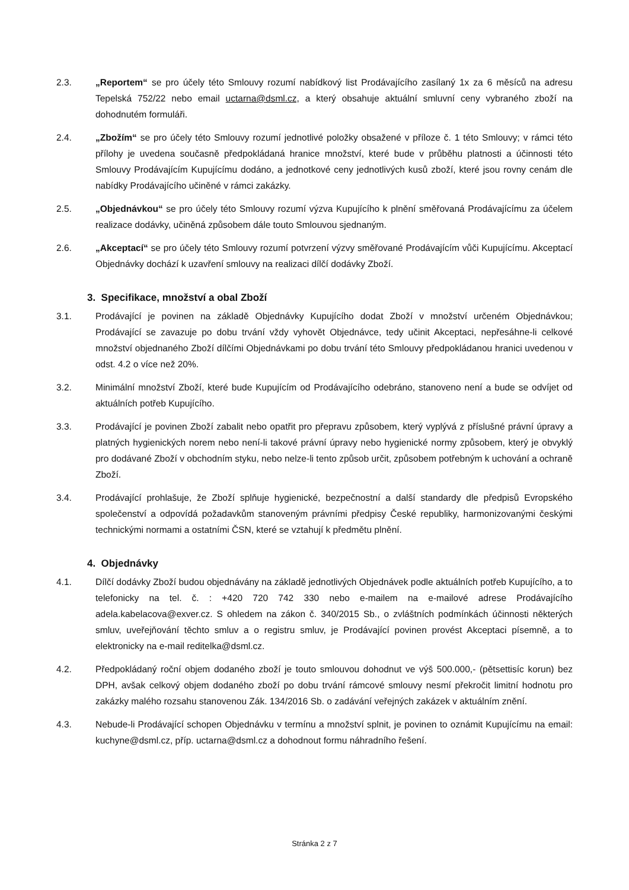2.3. „Reportem“ se pro účely této Smlouvy rozumí nabídkový list Prodávajícího zasílaný 1x za 6 měsíců na adresu Tepelská 752/22 nebo email uctarna@dsml.cz, a který obsahuje aktuální smluvní ceny vybraného zboží na dohodnutém formuláři.
2.4. „Zbožím“ se pro účely této Smlouvy rozumí jednotlivé položky obsažené v příloze č. 1 této Smlouvy; v rámci této přílohy je uvedena současně předpokládaná hranice množství, které bude v průběhu platnosti a účinnosti této Smlouvy Prodávajícím Kupujícímu dodáno, a jednotkové ceny jednotlivých kusů zboží, které jsou rovny cenám dle nabídky Prodávajícího učiněné v rámci zakázky.
2.5. „Objednávkou“ se pro účely této Smlouvy rozumí výzva Kupujícího k plnění směřovaná Prodávajícímu za účelem realizace dodávky, učiněná způsobem dále touto Smlouvou sjednaným.
2.6. „Akceptací“ se pro účely této Smlouvy rozumí potvrzení výzvy směřované Prodávajícím vůči Kupujícímu. Akceptací Objednávky dochází k uzavření smlouvy na realizaci dílčí dodávky Zboží.
3. Specifikace, množství a obal Zboží
3.1. Prodávající je povinen na základě Objednávky Kupujícího dodat Zboží v množství určeném Objednávkou; Prodávající se zavazuje po dobu trvání vždy vyhovět Objednávce, tedy učinit Akceptaci, nepřesáhne-li celkové množství objednaného Zboží dílčími Objednávkami po dobu trvání této Smlouvy předpokládanou hranici uvedenou v odst. 4.2 o více než 20%.
3.2. Minimální množství Zboží, které bude Kupujícím od Prodávajícího odebráno, stanoveno není a bude se odvíjet od aktuálních potřeb Kupujícího.
3.3. Prodávající je povinen Zboží zabalit nebo opatřit pro přepravu způsobem, který vyplývá z příslušné právní úpravy a platných hygienických norem nebo není-li takové právní úpravy nebo hygienické normy způsobem, který je obvyklý pro dodávané Zboží v obchodním styku, nebo nelze-li tento způsob určit, způsobem potřebným k uchování a ochraně Zboží.
3.4. Prodávající prohlašuje, že Zboží splňuje hygienické, bezpečnostní a další standardy dle předpisů Evropského společenství a odpovídá požadavkům stanoveným právními předpisy České republiky, harmonizovanými českými technickými normami a ostatními ČSN, které se vztahují k předmětu plnění.
4. Objednávky
4.1. Dílčí dodávky Zboží budou objednávány na základě jednotlivých Objednávek podle aktuálních potřeb Kupujícího, a to telefonicky na tel. č. : +420 720 742 330 nebo e-mailem na e-mailové adrese Prodávajícího adela.kabelacova@exver.cz. S ohledem na zákon č. 340/2015 Sb., o zvláštních podmínkách účinnosti některých smluv, uveřejňování těchto smluv a o registru smluv, je Prodávající povinen provést Akceptaci písemně, a to elektronicky na e-mail reditelka@dsml.cz.
4.2. Předpokládaný roční objem dodaného zboží je touto smlouvou dohodnut ve výš 500.000,- (pětsettisíc korun) bez DPH, avšak celkový objem dodaného zboží po dobu trvání rámcové smlouvy nesmí překročit limitní hodnotu pro zakázky malého rozsahu stanovenou Zák. 134/2016 Sb. o zadávání veřejných zakázek v aktuálním znění.
4.3. Nebude-li Prodávající schopen Objednávku v termínu a množství splnit, je povinen to oznámit Kupujícímu na email: kuchyne@dsml.cz, příp. uctarna@dsml.cz a dohodnout formu náhradního řešení.
Stránka 2 z 7